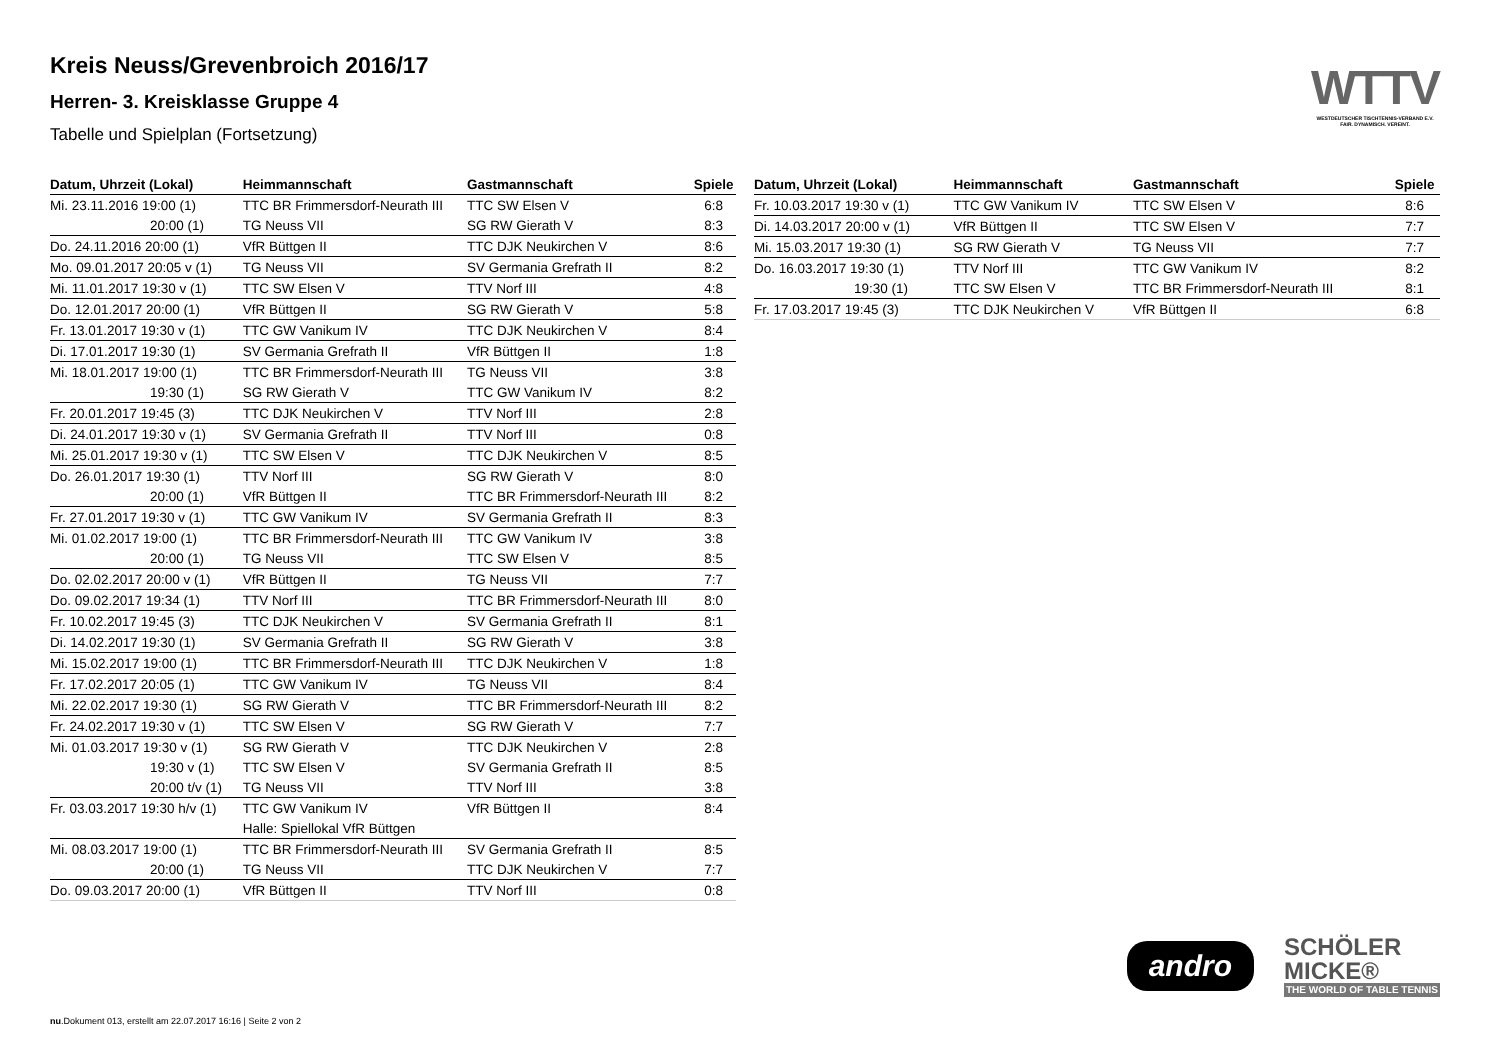Kreis Neuss/Grevenbroich 2016/17
Herren- 3. Kreisklasse Gruppe 4
Tabelle und Spielplan (Fortsetzung)
WTTV
WESTDEUTSCHER TISCHTENNIS-VERBAND E.V.
FAIR. DYNAMISCH. VEREINT.
| Datum, Uhrzeit (Lokal) | Heimmannschaft | Gastmannschaft | Spiele |
| --- | --- | --- | --- |
| Mi. 23.11.2016 19:00 (1) | TTC BR Frimmersdorf-Neurath III | TTC SW Elsen V | 6:8 |
| 20:00 (1) | TG Neuss VII | SG RW Gierath V | 8:3 |
| Do. 24.11.2016 20:00 (1) | VfR Büttgen II | TTC DJK Neukirchen V | 8:6 |
| Mo. 09.01.2017 20:05 v (1) | TG Neuss VII | SV Germania Grefrath II | 8:2 |
| Mi. 11.01.2017 19:30 v (1) | TTC SW Elsen V | TTV Norf III | 4:8 |
| Do. 12.01.2017 20:00 (1) | VfR Büttgen II | SG RW Gierath V | 5:8 |
| Fr. 13.01.2017 19:30 v (1) | TTC GW Vanikum IV | TTC DJK Neukirchen V | 8:4 |
| Di. 17.01.2017 19:30 (1) | SV Germania Grefrath II | VfR Büttgen II | 1:8 |
| Mi. 18.01.2017 19:00 (1) | TTC BR Frimmersdorf-Neurath III | TG Neuss VII | 3:8 |
| 19:30 (1) | SG RW Gierath V | TTC GW Vanikum IV | 8:2 |
| Fr. 20.01.2017 19:45 (3) | TTC DJK Neukirchen V | TTV Norf III | 2:8 |
| Di. 24.01.2017 19:30 v (1) | SV Germania Grefrath II | TTV Norf III | 0:8 |
| Mi. 25.01.2017 19:30 v (1) | TTC SW Elsen V | TTC DJK Neukirchen V | 8:5 |
| Do. 26.01.2017 19:30 (1) | TTV Norf III | SG RW Gierath V | 8:0 |
| 20:00 (1) | VfR Büttgen II | TTC BR Frimmersdorf-Neurath III | 8:2 |
| Fr. 27.01.2017 19:30 v (1) | TTC GW Vanikum IV | SV Germania Grefrath II | 8:3 |
| Mi. 01.02.2017 19:00 (1) | TTC BR Frimmersdorf-Neurath III | TTC GW Vanikum IV | 3:8 |
| 20:00 (1) | TG Neuss VII | TTC SW Elsen V | 8:5 |
| Do. 02.02.2017 20:00 v (1) | VfR Büttgen II | TG Neuss VII | 7:7 |
| Do. 09.02.2017 19:34 (1) | TTV Norf III | TTC BR Frimmersdorf-Neurath III | 8:0 |
| Fr. 10.02.2017 19:45 (3) | TTC DJK Neukirchen V | SV Germania Grefrath II | 8:1 |
| Di. 14.02.2017 19:30 (1) | SV Germania Grefrath II | SG RW Gierath V | 3:8 |
| Mi. 15.02.2017 19:00 (1) | TTC BR Frimmersdorf-Neurath III | TTC DJK Neukirchen V | 1:8 |
| Fr. 17.02.2017 20:05 (1) | TTC GW Vanikum IV | TG Neuss VII | 8:4 |
| Mi. 22.02.2017 19:30 (1) | SG RW Gierath V | TTC BR Frimmersdorf-Neurath III | 8:2 |
| Fr. 24.02.2017 19:30 v (1) | TTC SW Elsen V | SG RW Gierath V | 7:7 |
| Mi. 01.03.2017 19:30 v (1) | SG RW Gierath V | TTC DJK Neukirchen V | 2:8 |
| 19:30 v (1) | TTC SW Elsen V | SV Germania Grefrath II | 8:5 |
| 20:00 t/v (1) | TG Neuss VII | TTV Norf III | 3:8 |
| Fr. 03.03.2017 19:30 h/v (1) | TTC GW Vanikum IV | VfR Büttgen II | 8:4 |
| | Halle: Spiellokal VfR Büttgen | | |
| Mi. 08.03.2017 19:00 (1) | TTC BR Frimmersdorf-Neurath III | SV Germania Grefrath II | 8:5 |
| 20:00 (1) | TG Neuss VII | TTC DJK Neukirchen V | 7:7 |
| Do. 09.03.2017 20:00 (1) | VfR Büttgen II | TTV Norf III | 0:8 |
| Datum, Uhrzeit (Lokal) | Heimmannschaft | Gastmannschaft | Spiele |
| --- | --- | --- | --- |
| Fr. 10.03.2017 19:30 v (1) | TTC GW Vanikum IV | TTC SW Elsen V | 8:6 |
| Di. 14.03.2017 20:00 v (1) | VfR Büttgen II | TTC SW Elsen V | 7:7 |
| Mi. 15.03.2017 19:30 (1) | SG RW Gierath V | TG Neuss VII | 7:7 |
| Do. 16.03.2017 19:30 (1) | TTV Norf III | TTC GW Vanikum IV | 8:2 |
| 19:30 (1) | TTC SW Elsen V | TTC BR Frimmersdorf-Neurath III | 8:1 |
| Fr. 17.03.2017 19:45 (3) | TTC DJK Neukirchen V | VfR Büttgen II | 6:8 |
andro
SCHÖLER
MICKE®
THE WORLD OF TABLE TENNIS
nu.Dokument 013, erstellt am 22.07.2017 16:16 | Seite 2 von 2